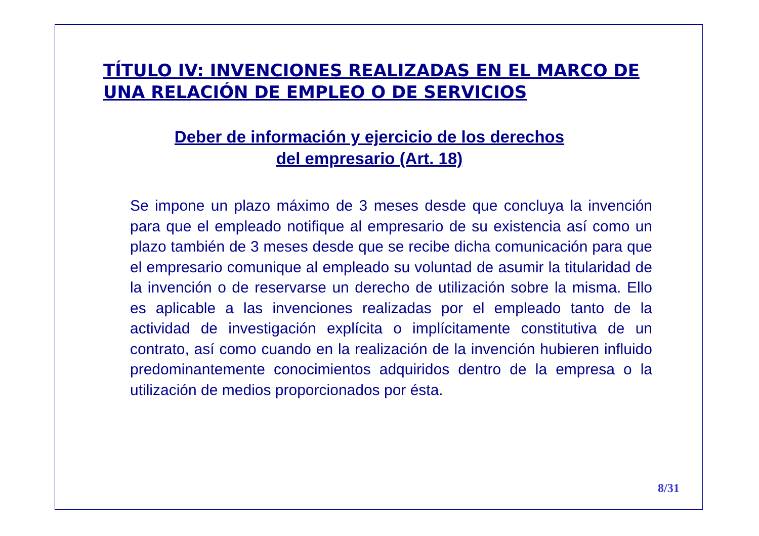TÍTULO IV: INVENCIONES REALIZADAS EN EL MARCO DE UNA RELACIÓN DE EMPLEO O DE SERVICIOS
Deber de información y ejercicio de los derechos del empresario (Art. 18)
Se impone un plazo máximo de 3 meses desde que concluya la invención para que el empleado notifique al empresario de su existencia así como un plazo también de 3 meses desde que se recibe dicha comunicación para que el empresario comunique al empleado su voluntad de asumir la titularidad de la invención o de reservarse un derecho de utilización sobre la misma. Ello es aplicable a las invenciones realizadas por el empleado tanto de la actividad de investigación explícita o implícitamente constitutiva de un contrato, así como cuando en la realización de la invención hubieren influido predominantemente conocimientos adquiridos dentro de la empresa o la utilización de medios proporcionados por ésta.
8/31